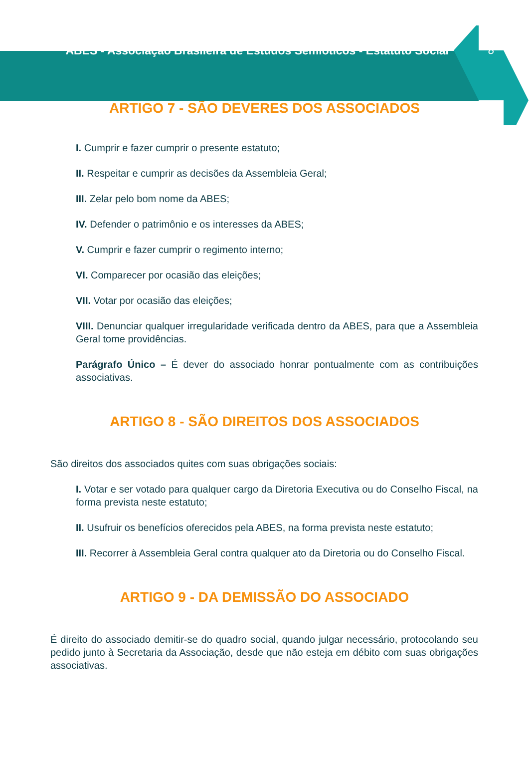ABES - Associação Brasileira de Estudos Semióticos - Estatuto Social
8
ARTIGO 7 - SÃO DEVERES DOS ASSOCIADOS
I. Cumprir e fazer cumprir o presente estatuto;
II. Respeitar e cumprir as decisões da Assembleia Geral;
III. Zelar pelo bom nome da ABES;
IV. Defender o patrimônio e os interesses da ABES;
V. Cumprir e fazer cumprir o regimento interno;
VI. Comparecer por ocasião das eleições;
VII. Votar por ocasião das eleições;
VIII. Denunciar qualquer irregularidade verificada dentro da ABES, para que a Assembleia Geral tome providências.
Parágrafo Único – É dever do associado honrar pontualmente com as contribuições associativas.
ARTIGO 8 - SÃO DIREITOS DOS ASSOCIADOS
São direitos dos associados quites com suas obrigações sociais:
I. Votar e ser votado para qualquer cargo da Diretoria Executiva ou do Conselho Fiscal, na forma prevista neste estatuto;
II. Usufruir os benefícios oferecidos pela ABES, na forma prevista neste estatuto;
III. Recorrer à Assembleia Geral contra qualquer ato da Diretoria ou do Conselho Fiscal.
ARTIGO 9 - DA DEMISSÃO DO ASSOCIADO
É direito do associado demitir-se do quadro social, quando julgar necessário, protocolando seu pedido junto à Secretaria da Associação, desde que não esteja em débito com suas obrigações associativas.